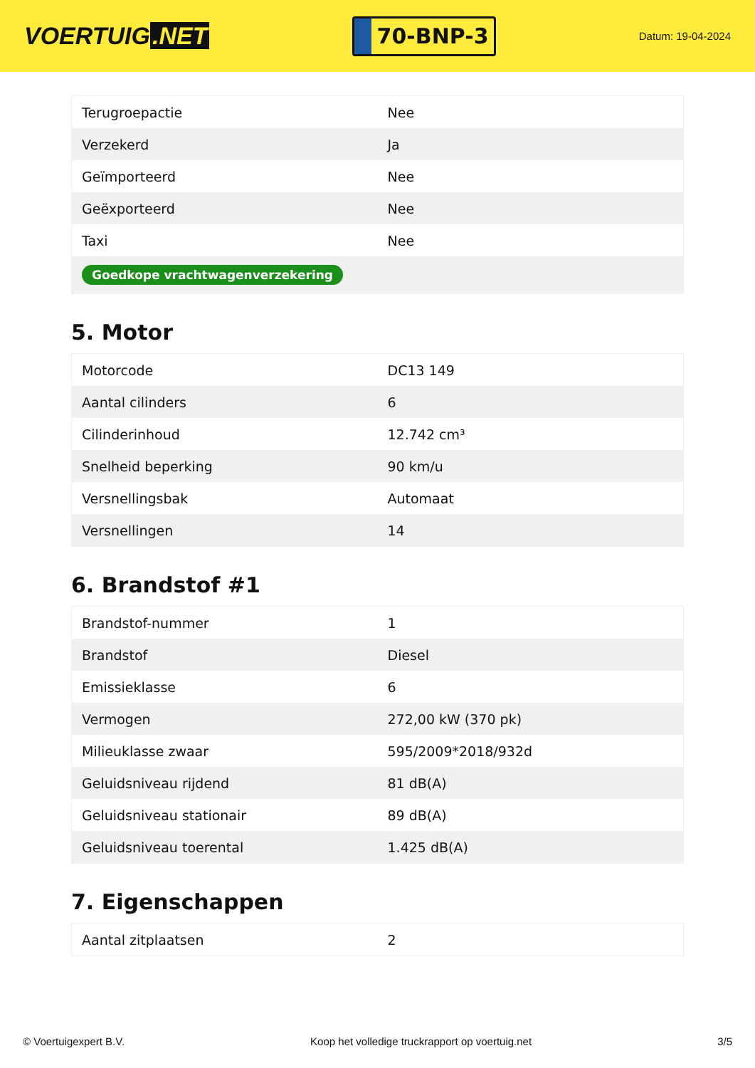VOERTUIG.NET
70-BNP-3
Datum: 19-04-2024
| Terugroepactie | Nee |
| Verzekerd | Ja |
| Geïmporteerd | Nee |
| Geëxporteerd | Nee |
| Taxi | Nee |
| Goedkope vrachtwagenverzekering | |
5. Motor
| Motorcode | DC13 149 |
| Aantal cilinders | 6 |
| Cilinderinhoud | 12.742 cm³ |
| Snelheid beperking | 90 km/u |
| Versnellingsbak | Automaat |
| Versnellingen | 14 |
6. Brandstof #1
| Brandstof-nummer | 1 |
| Brandstof | Diesel |
| Emissieklasse | 6 |
| Vermogen | 272,00 kW (370 pk) |
| Milieuklasse zwaar | 595/2009*2018/932d |
| Geluidsniveau rijdend | 81 dB(A) |
| Geluidsniveau stationair | 89 dB(A) |
| Geluidsniveau toerental | 1.425 dB(A) |
7. Eigenschappen
| Aantal zitplaatsen | 2 |
© Voertuigexpert B.V. Koop het volledige truckrapport op voertuig.net 3/5